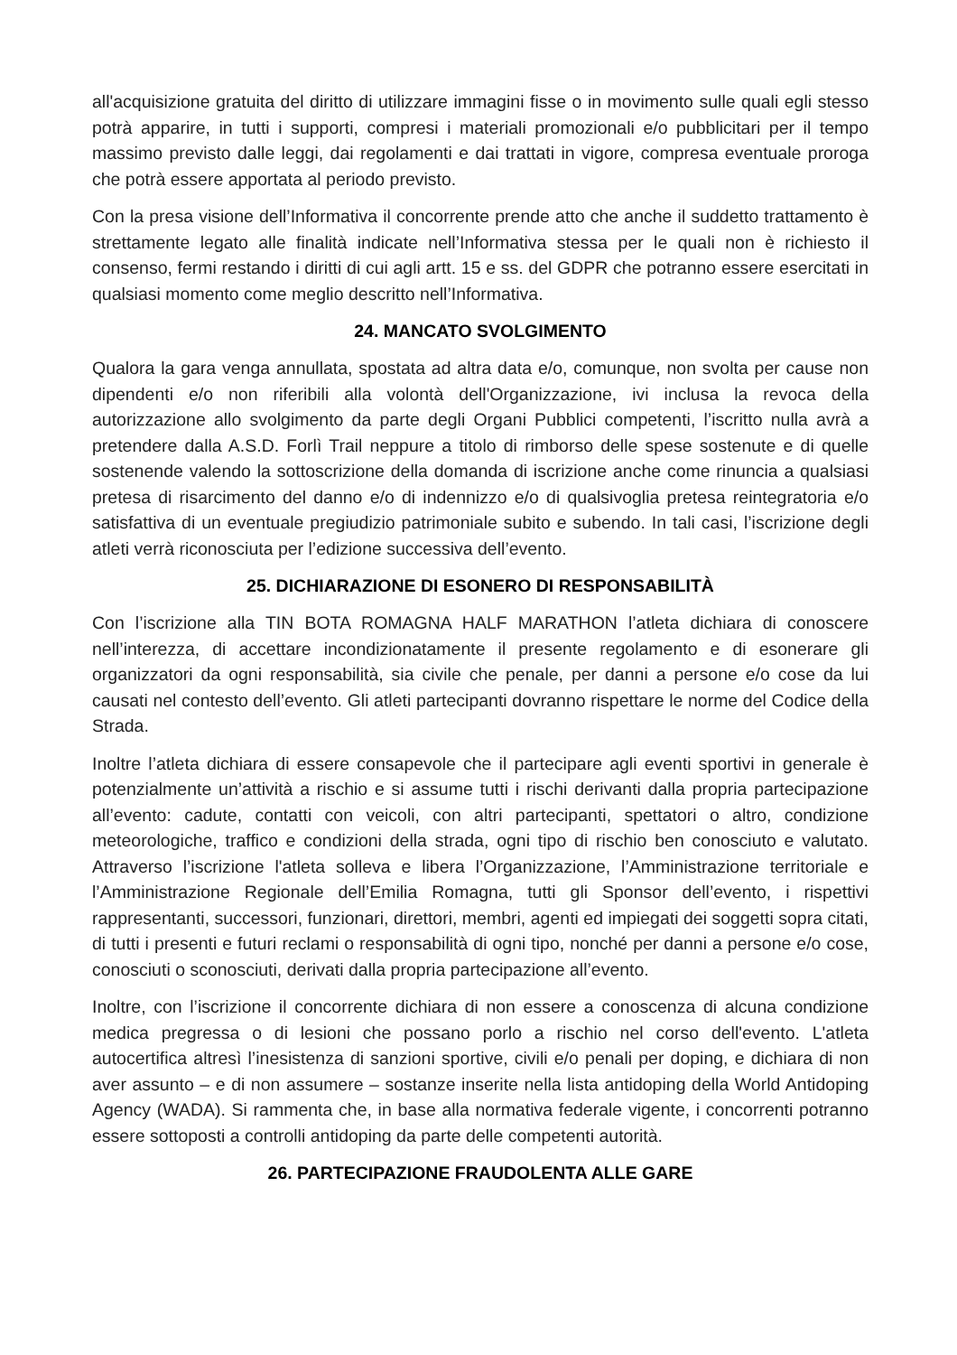all'acquisizione gratuita del diritto di utilizzare immagini fisse o in movimento sulle quali egli stesso potrà apparire, in tutti i supporti, compresi i materiali promozionali e/o pubblicitari per il tempo massimo previsto dalle leggi, dai regolamenti e dai trattati in vigore, compresa eventuale proroga che potrà essere apportata al periodo previsto.
Con la presa visione dell’Informativa il concorrente prende atto che anche il suddetto trattamento è strettamente legato alle finalità indicate nell’Informativa stessa per le quali non è richiesto il consenso, fermi restando i diritti di cui agli artt. 15 e ss. del GDPR che potranno essere esercitati in qualsiasi momento come meglio descritto nell’Informativa.
24. MANCATO SVOLGIMENTO
Qualora la gara venga annullata, spostata ad altra data e/o, comunque, non svolta per cause non dipendenti e/o non riferibili alla volontà dell'Organizzazione, ivi inclusa la revoca della autorizzazione allo svolgimento da parte degli Organi Pubblici competenti, l’iscritto nulla avrà a pretendere dalla A.S.D. Forlì Trail neppure a titolo di rimborso delle spese sostenute e di quelle sostenende valendo la sottoscrizione della domanda di iscrizione anche come rinuncia a qualsiasi pretesa di risarcimento del danno e/o di indennizzo e/o di qualsivoglia pretesa reintegratoria e/o satisfattiva di un eventuale pregiudizio patrimoniale subito e subendo. In tali casi, l’iscrizione degli atleti verrà riconosciuta per l’edizione successiva dell’evento.
25. DICHIARAZIONE DI ESONERO DI RESPONSABILITÀ
Con l’iscrizione alla TIN BOTA ROMAGNA HALF MARATHON l’atleta dichiara di conoscere nell’interezza, di accettare incondizionatamente il presente regolamento e di esonerare gli organizzatori da ogni responsabilità, sia civile che penale, per danni a persone e/o cose da lui causati nel contesto dell’evento. Gli atleti partecipanti dovranno rispettare le norme del Codice della Strada.
Inoltre l’atleta dichiara di essere consapevole che il partecipare agli eventi sportivi in generale è potenzialmente un’attività a rischio e si assume tutti i rischi derivanti dalla propria partecipazione all’evento: cadute, contatti con veicoli, con altri partecipanti, spettatori o altro, condizione meteorologiche, traffico e condizioni della strada, ogni tipo di rischio ben conosciuto e valutato. Attraverso l’iscrizione l'atleta solleva e libera l’Organizzazione, l’Amministrazione territoriale e l’Amministrazione Regionale dell’Emilia Romagna, tutti gli Sponsor dell’evento, i rispettivi rappresentanti, successori, funzionari, direttori, membri, agenti ed impiegati dei soggetti sopra citati, di tutti i presenti e futuri reclami o responsabilità di ogni tipo, nonché per danni a persone e/o cose, conosciuti o sconosciuti, derivati dalla propria partecipazione all’evento.
Inoltre, con l’iscrizione il concorrente dichiara di non essere a conoscenza di alcuna condizione medica pregressa o di lesioni che possano porlo a rischio nel corso dell'evento. L'atleta autocertifica altresì l’inesistenza di sanzioni sportive, civili e/o penali per doping, e dichiara di non aver assunto – e di non assumere – sostanze inserite nella lista antidoping della World Antidoping Agency (WADA). Si rammenta che, in base alla normativa federale vigente, i concorrenti potranno essere sottoposti a controlli antidoping da parte delle competenti autorità.
26. PARTECIPAZIONE FRAUDOLENTA ALLE GARE